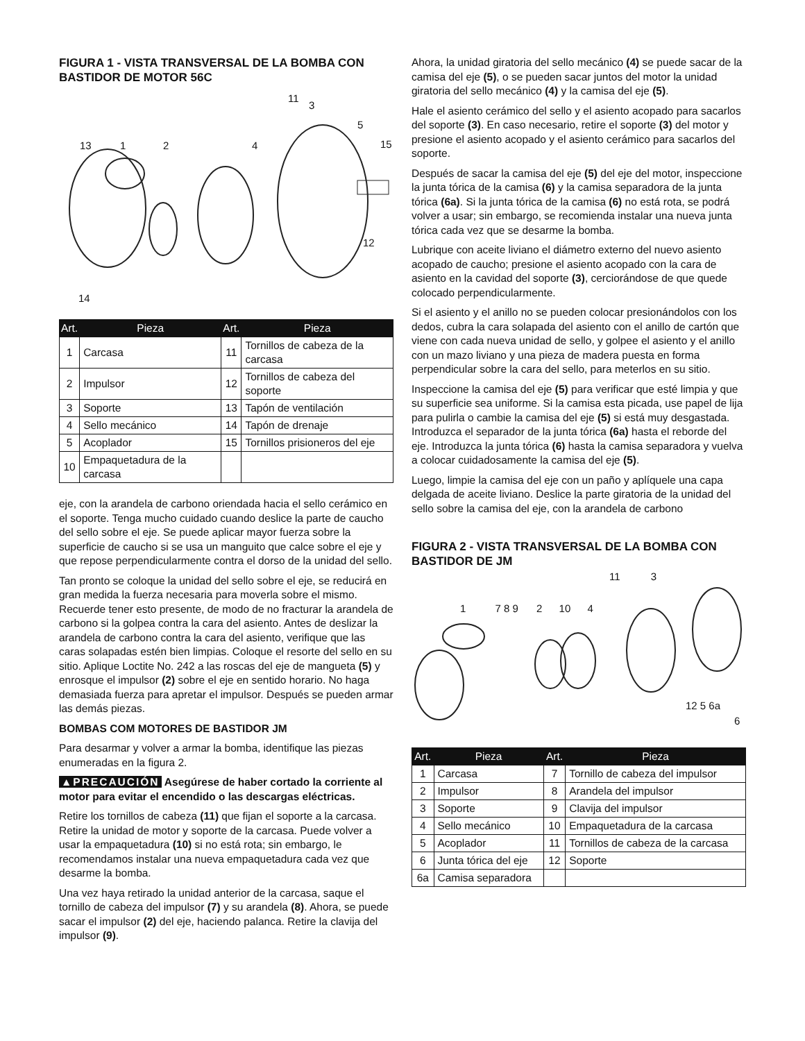FIGURA 1 - VISTA TRANSVERSAL DE LA BOMBA CON BASTIDOR DE MOTOR 56C
11
3
5
13 1 2 4 15
12
14
| Art. | Pieza | Art. | Pieza |
| --- | --- | --- | --- |
| 1 | Carcasa | 11 | Tornillos de cabeza de la carcasa |
| 2 | Impulsor | 12 | Tornillos de cabeza del soporte |
| 3 | Soporte | 13 | Tapón de ventilación |
| 4 | Sello mecánico | 14 | Tapón de drenaje |
| 5 | Acoplador | 15 | Tornillos prisioneros del eje |
| 10 | Empaquetadura de la carcasa | | |
eje, con la arandela de carbono oriendada hacia el sello cerámico en el soporte. Tenga mucho cuidado cuando deslice la parte de caucho del sello sobre el eje. Se puede aplicar mayor fuerza sobre la superficie de caucho si se usa un manguito que calce sobre el eje y que repose perpendicularmente contra el dorso de la unidad del sello.
Tan pronto se coloque la unidad del sello sobre el eje, se reducirá en gran medida la fuerza necesaria para moverla sobre el mismo. Recuerde tener esto presente, de modo de no fracturar la arandela de carbono si la golpea contra la cara del asiento. Antes de deslizar la arandela de carbono contra la cara del asiento, verifique que las caras solapadas estén bien limpias. Coloque el resorte del sello en su sitio. Aplique Loctite No. 242 a las roscas del eje de mangueta (5) y enrosque el impulsor (2) sobre el eje en sentido horario. No haga demasiada fuerza para apretar el impulsor. Después se pueden armar las demás piezas.
BOMBAS COM MOTORES DE BASTIDOR JM
Para desarmar y volver a armar la bomba, identifique las piezas enumeradas en la figura 2.
▲PRECAUCIÓN Asegúrese de haber cortado la corriente al motor para evitar el encendido o las descargas eléctricas.
Retire los tornillos de cabeza (11) que fijan el soporte a la carcasa. Retire la unidad de motor y soporte de la carcasa. Puede volver a usar la empaquetadura (10) si no está rota; sin embargo, le recomendamos instalar una nueva empaquetadura cada vez que desarme la bomba.
Una vez haya retirado la unidad anterior de la carcasa, saque el tornillo de cabeza del impulsor (7) y su arandela (8). Ahora, se puede sacar el impulsor (2) del eje, haciendo palanca. Retire la clavija del impulsor (9).
Ahora, la unidad giratoria del sello mecánico (4) se puede sacar de la camisa del eje (5), o se pueden sacar juntos del motor la unidad giratoria del sello mecánico (4) y la camisa del eje (5).
Hale el asiento cerámico del sello y el asiento acopado para sacarlos del soporte (3). En caso necesario, retire el soporte (3) del motor y presione el asiento acopado y el asiento cerámico para sacarlos del soporte.
Después de sacar la camisa del eje (5) del eje del motor, inspeccione la junta tórica de la camisa (6) y la camisa separadora de la junta tórica (6a). Si la junta tórica de la camisa (6) no está rota, se podrá volver a usar; sin embargo, se recomienda instalar una nueva junta tórica cada vez que se desarme la bomba.
Lubrique con aceite liviano el diámetro externo del nuevo asiento acopado de caucho; presione el asiento acopado con la cara de asiento en la cavidad del soporte (3), cerciorándose de que quede colocado perpendicularmente.
Si el asiento y el anillo no se pueden colocar presionándolos con los dedos, cubra la cara solapada del asiento con el anillo de cartón que viene con cada nueva unidad de sello, y golpee el asiento y el anillo con un mazo liviano y una pieza de madera puesta en forma perpendicular sobre la cara del sello, para meterlos en su sitio.
Inspeccione la camisa del eje (5) para verificar que esté limpia y que su superficie sea uniforme. Si la camisa esta picada, use papel de lija para pulirla o cambie la camisa del eje (5) si está muy desgastada. Introduzca el separador de la junta tórica (6a) hasta el reborde del eje. Introduzca la junta tórica (6) hasta la camisa separadora y vuelva a colocar cuidadosamente la camisa del eje (5).
Luego, limpie la camisa del eje con un paño y aplíquele una capa delgada de aceite liviano. Deslice la parte giratoria de la unidad del sello sobre la camisa del eje, con la arandela de carbono
FIGURA 2 - VISTA TRANSVERSAL DE LA BOMBA CON BASTIDOR DE JM
11 3
1 7 8 9 2 10 4
12 5 6a
6
| Art. | Pieza | Art. | Pieza |
| --- | --- | --- | --- |
| 1 | Carcasa | 7 | Tornillo de cabeza del impulsor |
| 2 | Impulsor | 8 | Arandela del impulsor |
| 3 | Soporte | 9 | Clavija del impulsor |
| 4 | Sello mecánico | 10 | Empaquetadura de la carcasa |
| 5 | Acoplador | 11 | Tornillos de cabeza de la carcasa |
| 6 | Junta tórica del eje | 12 | Soporte |
| 6a | Camisa separadora | | |